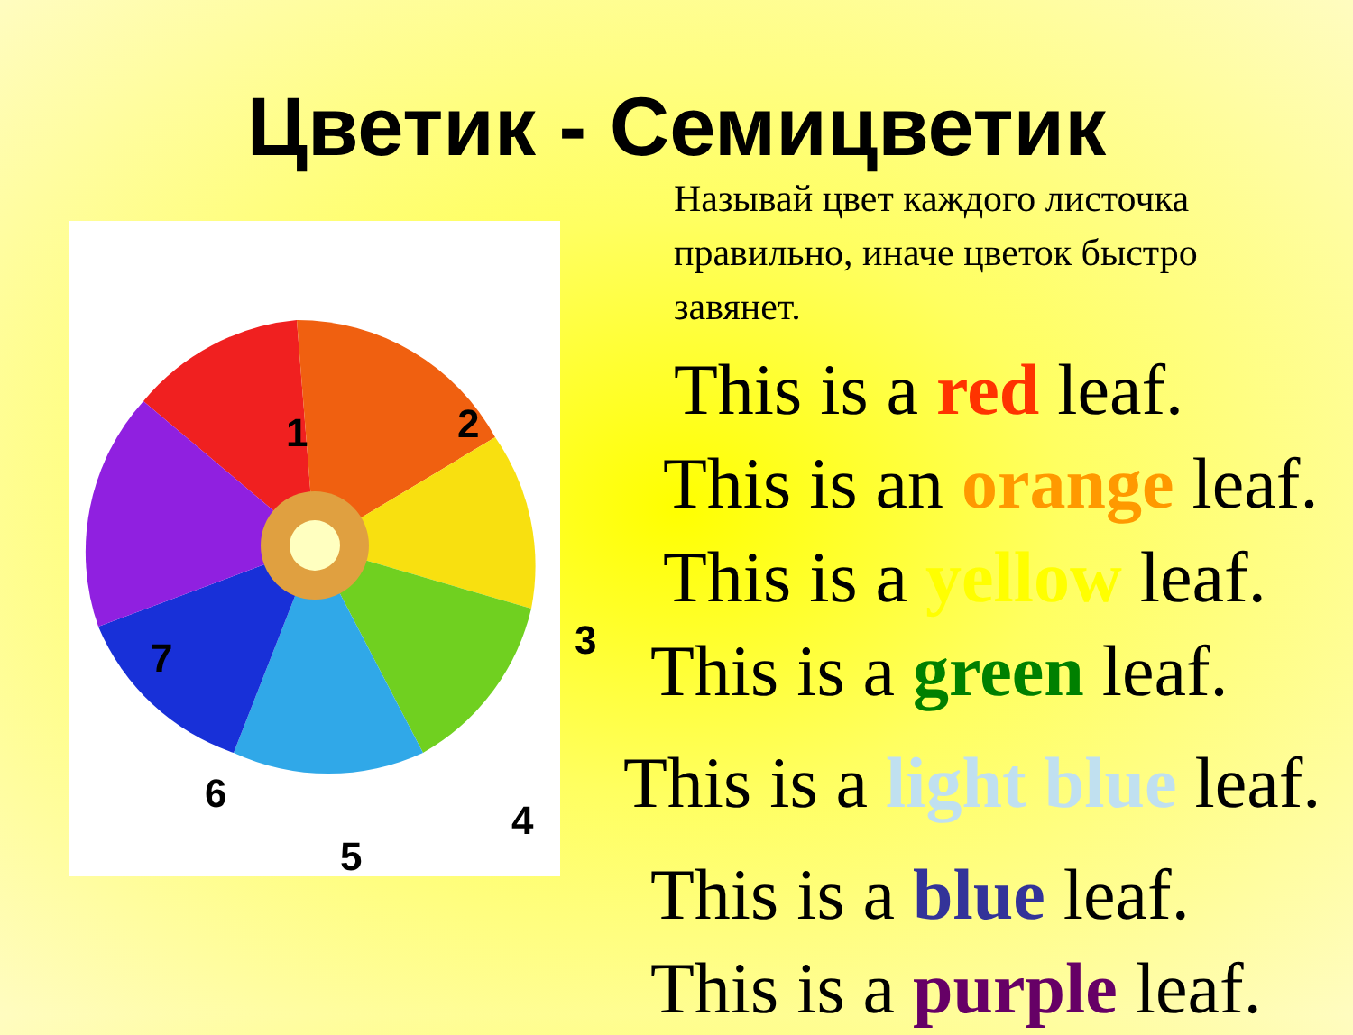Цветик - Семицветик
1 2
3
4
5
6
7
Называй цвет каждого листочка правильно, иначе цветок быстро завянет.
This is a red leaf.
This is an orange leaf.
This is a yellow leaf.
This is a green leaf.
This is a light blue leaf.
This is a blue leaf.
This is a purple leaf.